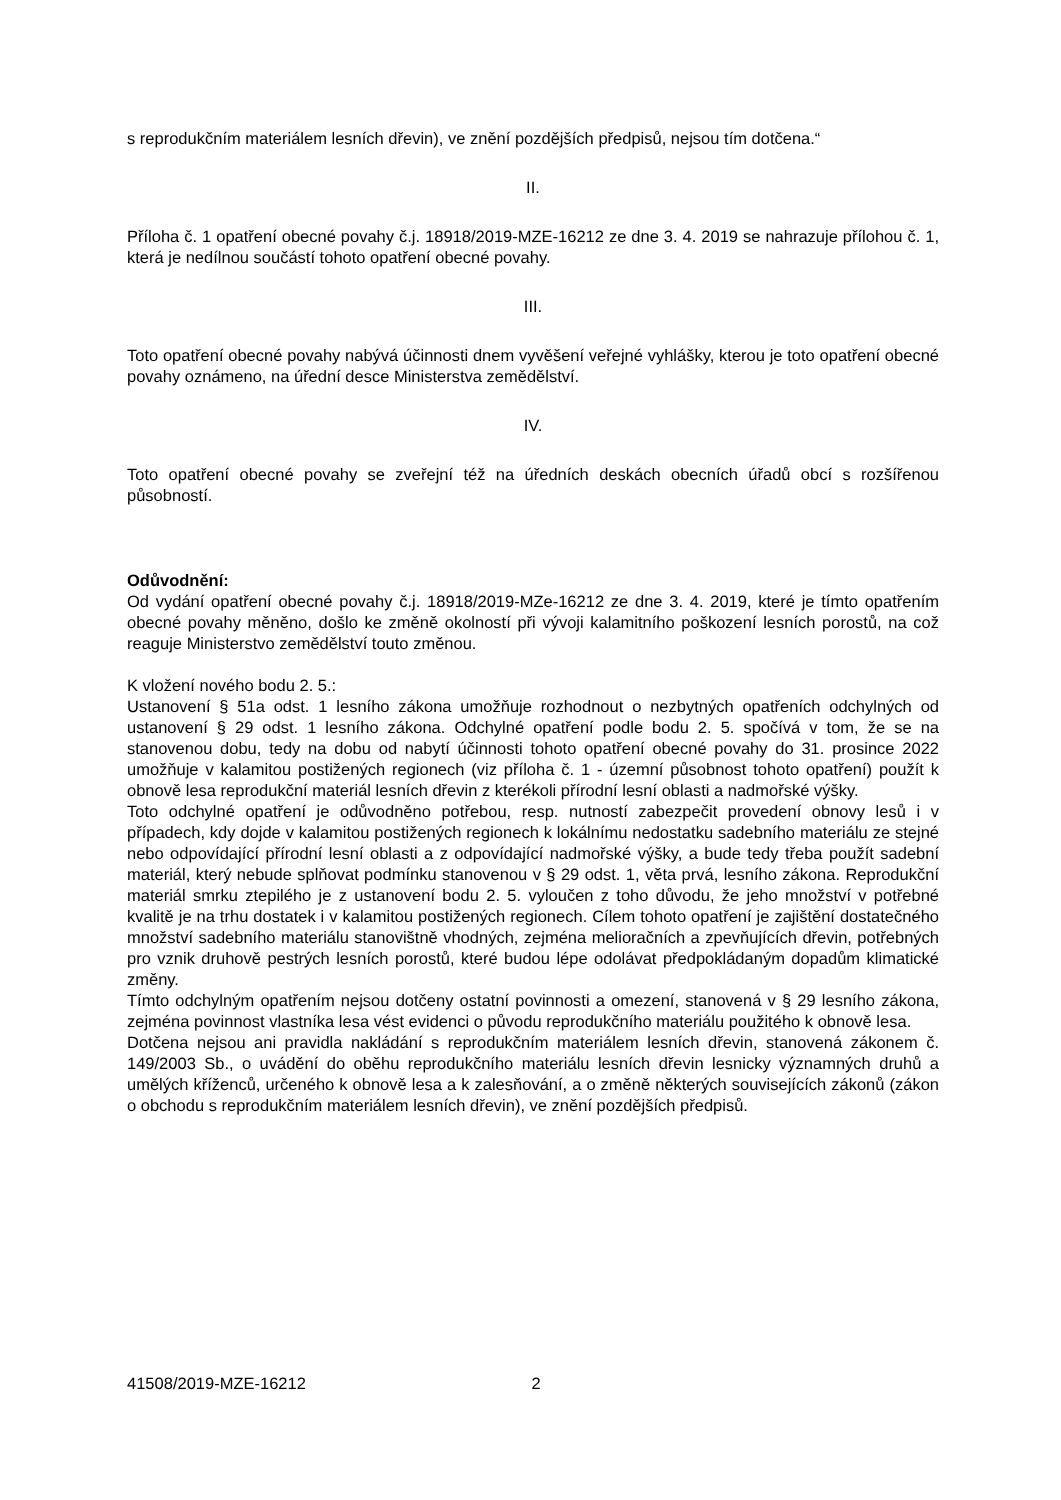s reprodukčním materiálem lesních dřevin), ve znění pozdějších předpisů, nejsou tím dotčena.“
II.
Příloha č. 1 opatření obecné povahy č.j. 18918/2019-MZE-16212 ze dne 3. 4. 2019 se nahrazuje přílohou č. 1, která je nedílnou součástí tohoto opatření obecné povahy.
III.
Toto opatření obecné povahy nabývá účinnosti dnem vyvěšení veřejné vyhlášky, kterou je toto opatření obecné povahy oznámeno, na úřední desce Ministerstva zemědělství.
IV.
Toto opatření obecné povahy se zveřejní též na úředních deskách obecních úřadů obcí s rozšířenou působností.
Odůvodnění:
Od vydání opatření obecné povahy č.j. 18918/2019-MZe-16212 ze dne 3. 4. 2019, které je tímto opatřením obecné povahy měněno, došlo ke změně okolností při vývoji kalamitního poškození lesních porostů, na což reaguje Ministerstvo zemědělství touto změnou.
K vložení nového bodu 2. 5.:
Ustanovení § 51a odst. 1 lesního zákona umožňuje rozhodnout o nezbytných opatřeních odchylných od ustanovení § 29 odst. 1 lesního zákona. Odchylné opatření podle bodu 2. 5. spočívá v tom, že se na stanovenou dobu, tedy na dobu od nabytí účinnosti tohoto opatření obecné povahy do 31. prosince 2022 umožňuje v kalamitou postižených regionech (viz příloha č. 1 - územní působnost tohoto opatření) použít k obnově lesa reprodukční materiál lesních dřevin z kterékoli přírodní lesní oblasti a nadmořské výšky.
Toto odchylné opatření je odůvodněno potřebou, resp. nutností zabezpečit provedení obnovy lesů i v případech, kdy dojde v kalamitou postižených regionech k lokálnímu nedostatku sadebního materiálu ze stejné nebo odpovídající přírodní lesní oblasti a z odpovídající nadmořské výšky, a bude tedy třeba použít sadební materiál, který nebude splňovat podmínku stanovenou v § 29 odst. 1, věta prvá, lesního zákona. Reprodukční materiál smrku ztepilého je z ustanovení bodu 2. 5. vyloučen z toho důvodu, že jeho množství v potřebné kvalitě je na trhu dostatek i v kalamitou postižených regionech. Cílem tohoto opatření je zajištění dostatečného množství sadebního materiálu stanovištně vhodných, zejména melioračních a zpevňujících dřevin, potřebných pro vznik druhově pestrých lesních porostů, které budou lépe odolávat předpokládaným dopadům klimatické změny.
Tímto odchylným opatřením nejsou dotčeny ostatní povinnosti a omezení, stanovená v § 29 lesního zákona, zejména povinnost vlastníka lesa vést evidenci o původu reprodukčního materiálu použitého k obnově lesa.
Dotčena nejsou ani pravidla nakládání s reprodukčním materiálem lesních dřevin, stanovená zákonem č. 149/2003 Sb., o uvádění do oběhu reprodukčního materiálu lesních dřevin lesnicky významných druhů a umělých kříženců, určeného k obnově lesa a k zalesňování, a o změně některých souvisejících zákonů (zákon o obchodu s reprodukčním materiálem lesních dřevin), ve znění pozdějších předpisů.
41508/2019-MZE-16212 2